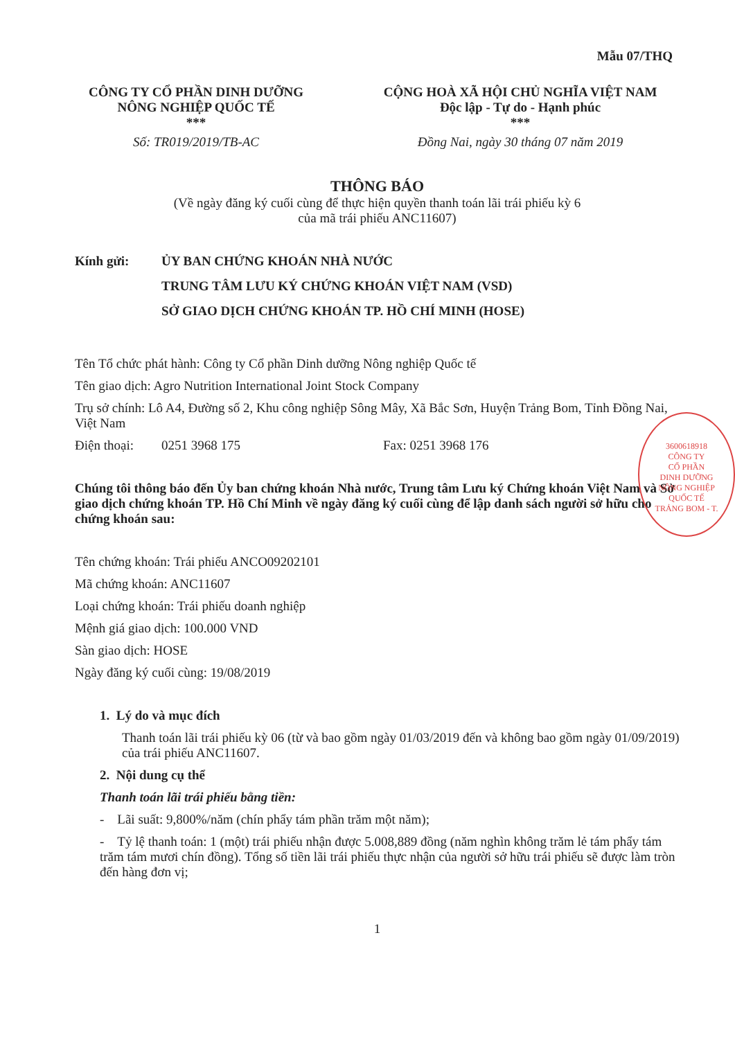Mẫu 07/THQ
CÔNG TY CỔ PHẦN DINH DƯỠNG NÔNG NGHIỆP QUỐC TẾ
***
Số: TR019/2019/TB-AC
CỘNG HOÀ XÃ HỘI CHỦ NGHĨA VIỆT NAM
Độc lập - Tự do - Hạnh phúc
***
Đồng Nai, ngày 30 tháng 07 năm 2019
THÔNG BÁO
(Về ngày đăng ký cuối cùng để thực hiện quyền thanh toán lãi trái phiếu kỳ 6
của mã trái phiếu ANC11607)
Kính gửi: ỦY BAN CHỨNG KHOÁN NHÀ NƯỚC
TRUNG TÂM LƯU KÝ CHỨNG KHOÁN VIỆT NAM (VSD)
SỞ GIAO DỊCH CHỨNG KHOÁN TP. HỒ CHÍ MINH (HOSE)
Tên Tổ chức phát hành: Công ty Cổ phần Dinh dưỡng Nông nghiệp Quốc tế
Tên giao dịch: Agro Nutrition International Joint Stock Company
Trụ sở chính: Lô A4, Đường số 2, Khu công nghiệp Sông Mây, Xã Bắc Sơn, Huyện Trảng Bom, Tỉnh Đồng Nai, Việt Nam
Điện thoại: 0251 3968 175 Fax: 0251 3968 176
Chúng tôi thông báo đến Ủy ban chứng khoán Nhà nước, Trung tâm Lưu ký Chứng khoán Việt Nam và Sở giao dịch chứng khoán TP. Hồ Chí Minh về ngày đăng ký cuối cùng để lập danh sách người sở hữu cho chứng khoán sau:
Tên chứng khoán: Trái phiếu ANCO09202101
Mã chứng khoán: ANC11607
Loại chứng khoán: Trái phiếu doanh nghiệp
Mệnh giá giao dịch: 100.000 VND
Sàn giao dịch: HOSE
Ngày đăng ký cuối cùng: 19/08/2019
1. Lý do và mục đích
Thanh toán lãi trái phiếu kỳ 06 (từ và bao gồm ngày 01/03/2019 đến và không bao gồm ngày 01/09/2019) của trái phiếu ANC11607.
2. Nội dung cụ thể
Thanh toán lãi trái phiếu bằng tiền:
- Lãi suất: 9,800%/năm (chín phẩy tám phần trăm một năm);
- Tỷ lệ thanh toán: 1 (một) trái phiếu nhận được 5.008,889 đồng (năm nghìn không trăm lẻ tám phẩy tám trăm tám mươi chín đồng). Tổng số tiền lãi trái phiếu thực nhận của người sở hữu trái phiếu sẽ được làm tròn đến hàng đơn vị;
1
3600618918
CÔNG TY
CỔ PHẦN
DINH DƯỠNG
NÔNG NGHIỆP
QUỐC TẾ
TRẢNG BOM - T.